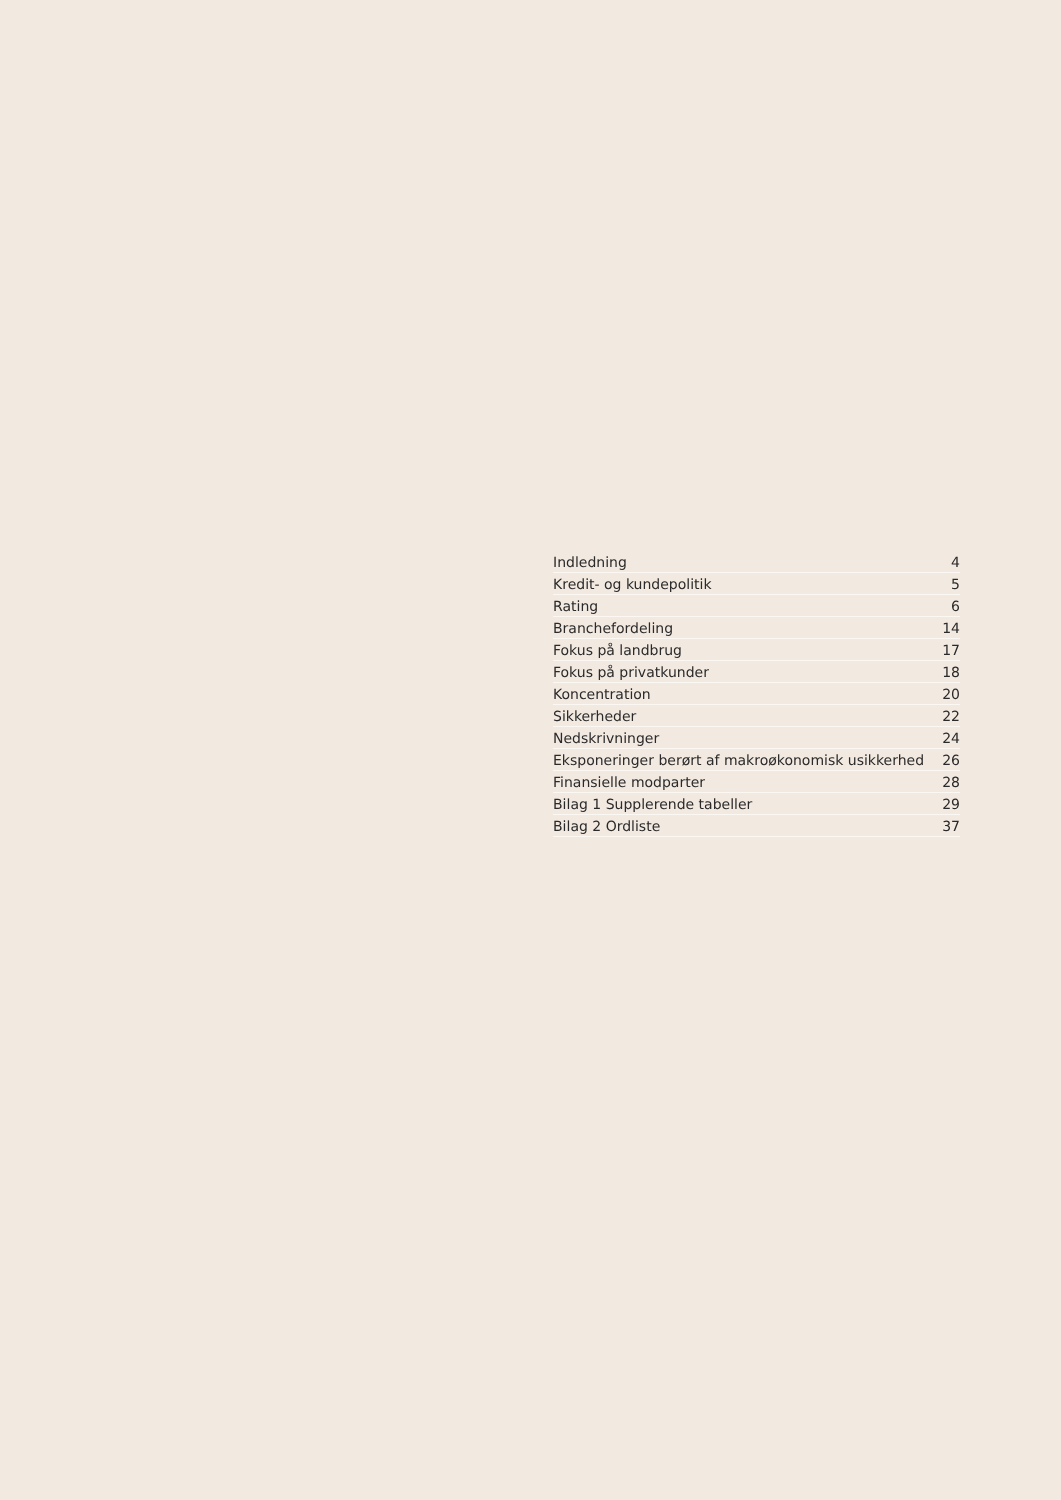Indledning 4
Kredit- og kundepolitik 5
Rating 6
Branchefordeling 14
Fokus på landbrug 17
Fokus på privatkunder 18
Koncentration 20
Sikkerheder 22
Nedskrivninger 24
Eksponeringer berørt af makroøkonomisk usikkerhed 26
Finansielle modparter 28
Bilag 1 Supplerende tabeller 29
Bilag 2 Ordliste 37